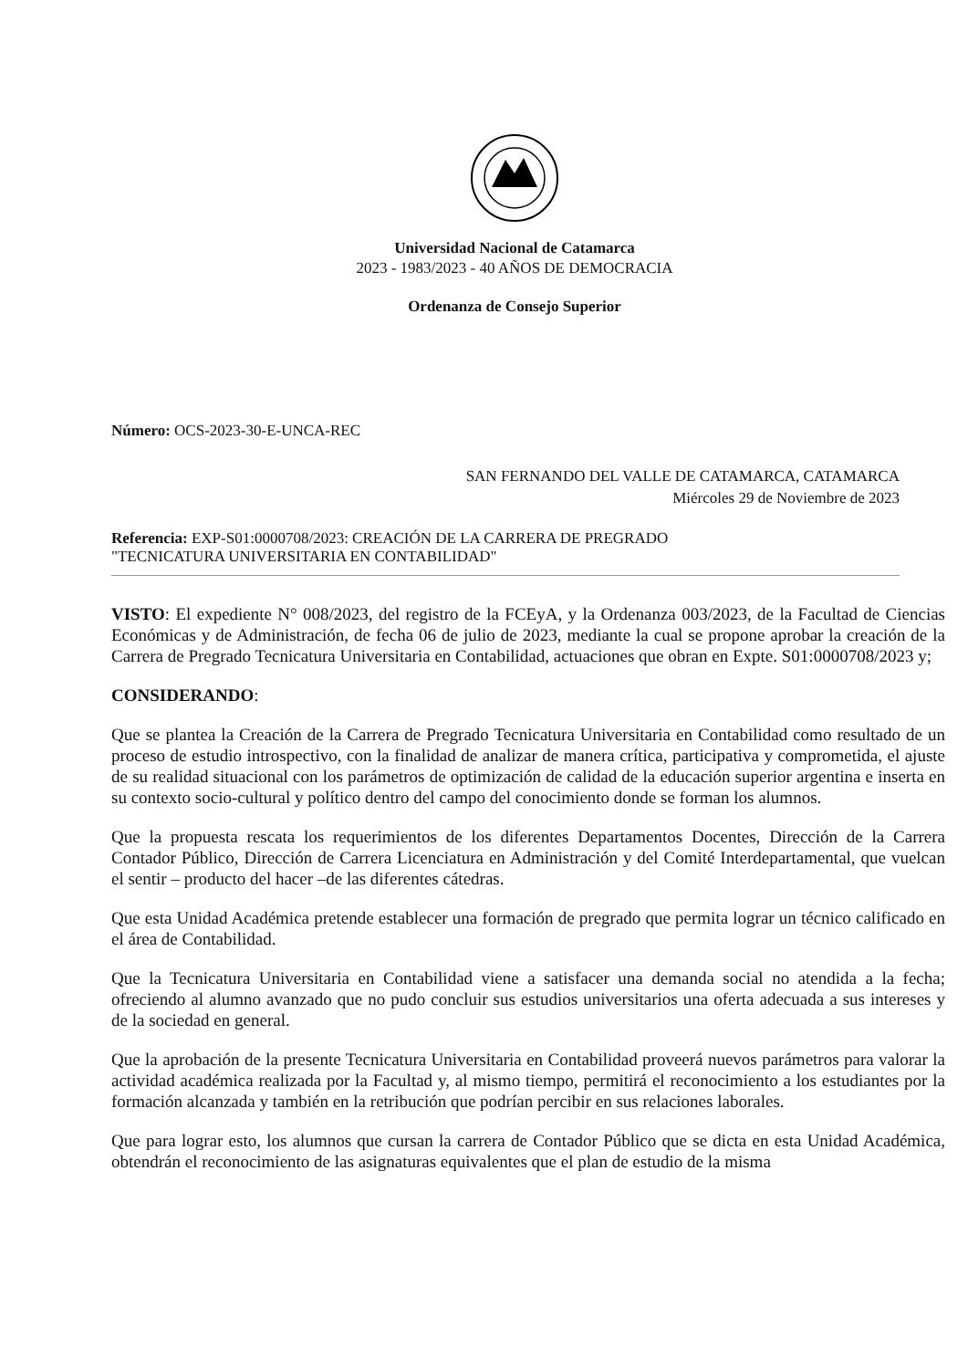Universidad Nacional de Catamarca
2023 - 1983/2023 - 40 AÑOS DE DEMOCRACIA
Ordenanza de Consejo Superior
Número: OCS-2023-30-E-UNCA-REC
SAN FERNANDO DEL VALLE DE CATAMARCA, CATAMARCA
Miércoles 29 de Noviembre de 2023
Referencia: EXP-S01:0000708/2023: CREACIÓN DE LA CARRERA DE PREGRADO
"TECNICATURA UNIVERSITARIA EN CONTABILIDAD"
VISTO: El expediente N° 008/2023, del registro de la FCEyA, y la Ordenanza 003/2023, de la Facultad de Ciencias Económicas y de Administración, de fecha 06 de julio de 2023, mediante la cual se propone aprobar la creación de la Carrera de Pregrado Tecnicatura Universitaria en Contabilidad, actuaciones que obran en Expte. S01:0000708/2023 y;
CONSIDERANDO:
Que se plantea la Creación de la Carrera de Pregrado Tecnicatura Universitaria en Contabilidad como resultado de un proceso de estudio introspectivo, con la finalidad de analizar de manera crítica, participativa y comprometida, el ajuste de su realidad situacional con los parámetros de optimización de calidad de la educación superior argentina e inserta en su contexto socio-cultural y político dentro del campo del conocimiento donde se forman los alumnos.
Que la propuesta rescata los requerimientos de los diferentes Departamentos Docentes, Dirección de la Carrera Contador Público, Dirección de Carrera Licenciatura en Administración y del Comité Interdepartamental, que vuelcan el sentir – producto del hacer –de las diferentes cátedras.
Que esta Unidad Académica pretende establecer una formación de pregrado que permita lograr un técnico calificado en el área de Contabilidad.
Que la Tecnicatura Universitaria en Contabilidad viene a satisfacer una demanda social no atendida a la fecha; ofreciendo al alumno avanzado que no pudo concluir sus estudios universitarios una oferta adecuada a sus intereses y de la sociedad en general.
Que la aprobación de la presente Tecnicatura Universitaria en Contabilidad proveerá nuevos parámetros para valorar la actividad académica realizada por la Facultad y, al mismo tiempo, permitirá el reconocimiento a los estudiantes por la formación alcanzada y también en la retribución que podrían percibir en sus relaciones laborales.
Que para lograr esto, los alumnos que cursan la carrera de Contador Público que se dicta en esta Unidad Académica, obtendrán el reconocimiento de las asignaturas equivalentes que el plan de estudio de la misma